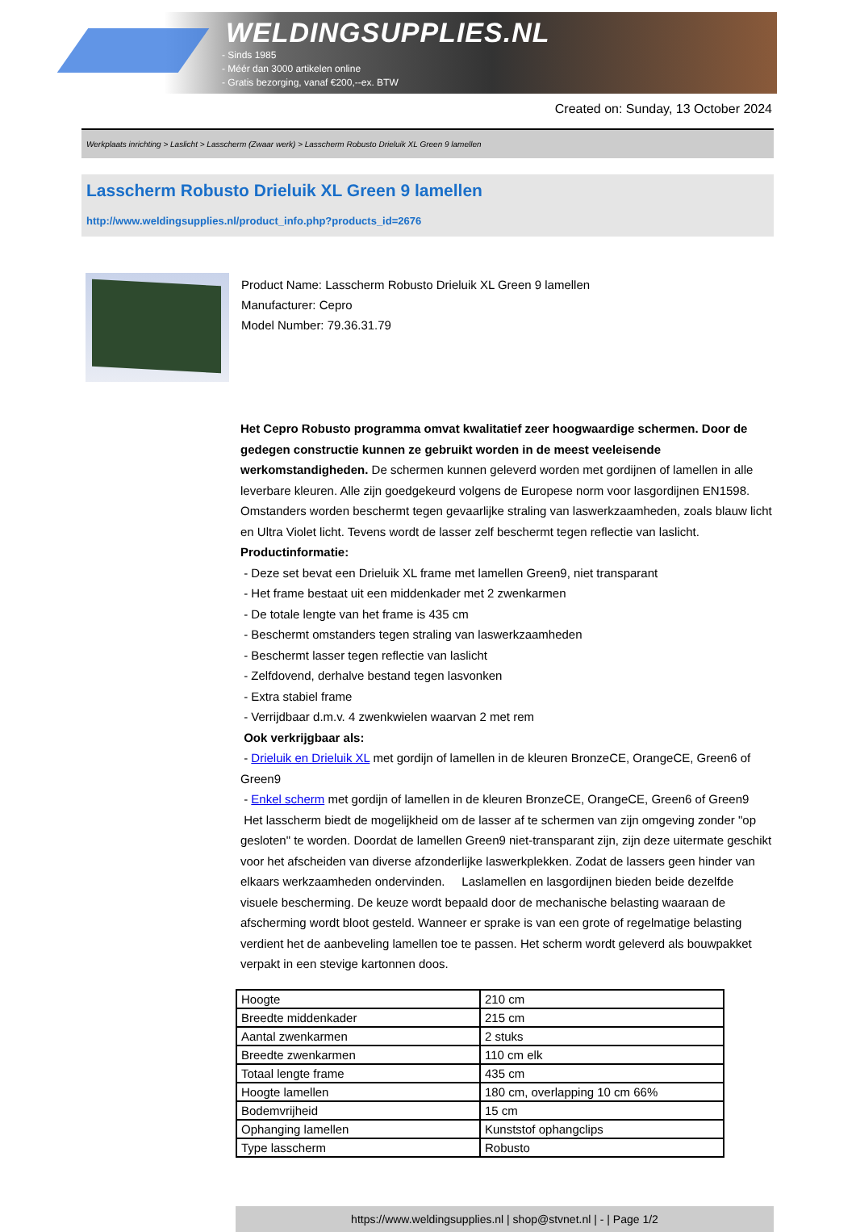WELDINGSUPPLIES.NL
- Sinds 1985
- Méér dan 3000 artikelen online
- Gratis bezorging, vanaf €200,--ex. BTW
Created on: Sunday, 13 October 2024
Werkplaats inrichting > Laslicht > Lasscherm (Zwaar werk) > Lasscherm Robusto Drieluik XL Green 9 lamellen
Lasscherm Robusto Drieluik XL Green 9 lamellen
http://www.weldingsupplies.nl/product_info.php?products_id=2676
Product Name: Lasscherm Robusto Drieluik XL Green 9 lamellen
Manufacturer: Cepro
Model Number: 79.36.31.79
Het Cepro Robusto programma omvat kwalitatief zeer hoogwaardige schermen. Door de gedegen constructie kunnen ze gebruikt worden in de meest veeleisende werkomstandigheden. De schermen kunnen geleverd worden met gordijnen of lamellen in alle leverbare kleuren. Alle zijn goedgekeurd volgens de Europese norm voor lasgordijnen EN1598. Omstanders worden beschermt tegen gevaarlijke straling van laswerkzaamheden, zoals blauw licht en Ultra Violet licht. Tevens wordt de lasser zelf beschermt tegen reflectie van laslicht. Productinformatie:
- Deze set bevat een Drieluik XL frame met lamellen Green9, niet transparant
- Het frame bestaat uit een middenkader met 2 zwenkarmen
- De totale lengte van het frame is 435 cm
- Beschermt omstanders tegen straling van laswerkzaamheden
- Beschermt lasser tegen reflectie van laslicht
- Zelfdovend, derhalve bestand tegen lasvonken
- Extra stabiel frame
- Verrijdbaar d.m.v. 4 zwenkwielen waarvan 2 met rem
Ook verkrijgbaar als:
- Drieluik en Drieluik XL met gordijn of lamellen in de kleuren BronzeCE, OrangeCE, Green6 of Green9
- Enkel scherm met gordijn of lamellen in de kleuren BronzeCE, OrangeCE, Green6 of Green9
Het lasscherm biedt de mogelijkheid om de lasser af te schermen van zijn omgeving zonder "op gesloten" te worden. Doordat de lamellen Green9 niet-transparant zijn, zijn deze uitermate geschikt voor het afscheiden van diverse afzonderlijke laswerkplekken. Zodat de lassers geen hinder van elkaars werkzaamheden ondervinden. Laslamellen en lasgordijnen bieden beide dezelfde visuele bescherming. De keuze wordt bepaald door de mechanische belasting waaraan de afscherming wordt bloot gesteld. Wanneer er sprake is van een grote of regelmatige belasting verdient het de aanbeveling lamellen toe te passen. Het scherm wordt geleverd als bouwpakket verpakt in een stevige kartonnen doos.
| Hoogte | 210 cm |
| Breedte middenkader | 215 cm |
| Aantal zwenkarmen | 2 stuks |
| Breedte zwenkarmen | 110 cm elk |
| Totaal lengte frame | 435 cm |
| Hoogte lamellen | 180 cm, overlapping 10 cm 66% |
| Bodemvrijheid | 15 cm |
| Ophanging lamellen | Kunststof ophangclips |
| Type lasscherm | Robusto |
https://www.weldingsupplies.nl | shop@stvnet.nl | - | Page 1/2